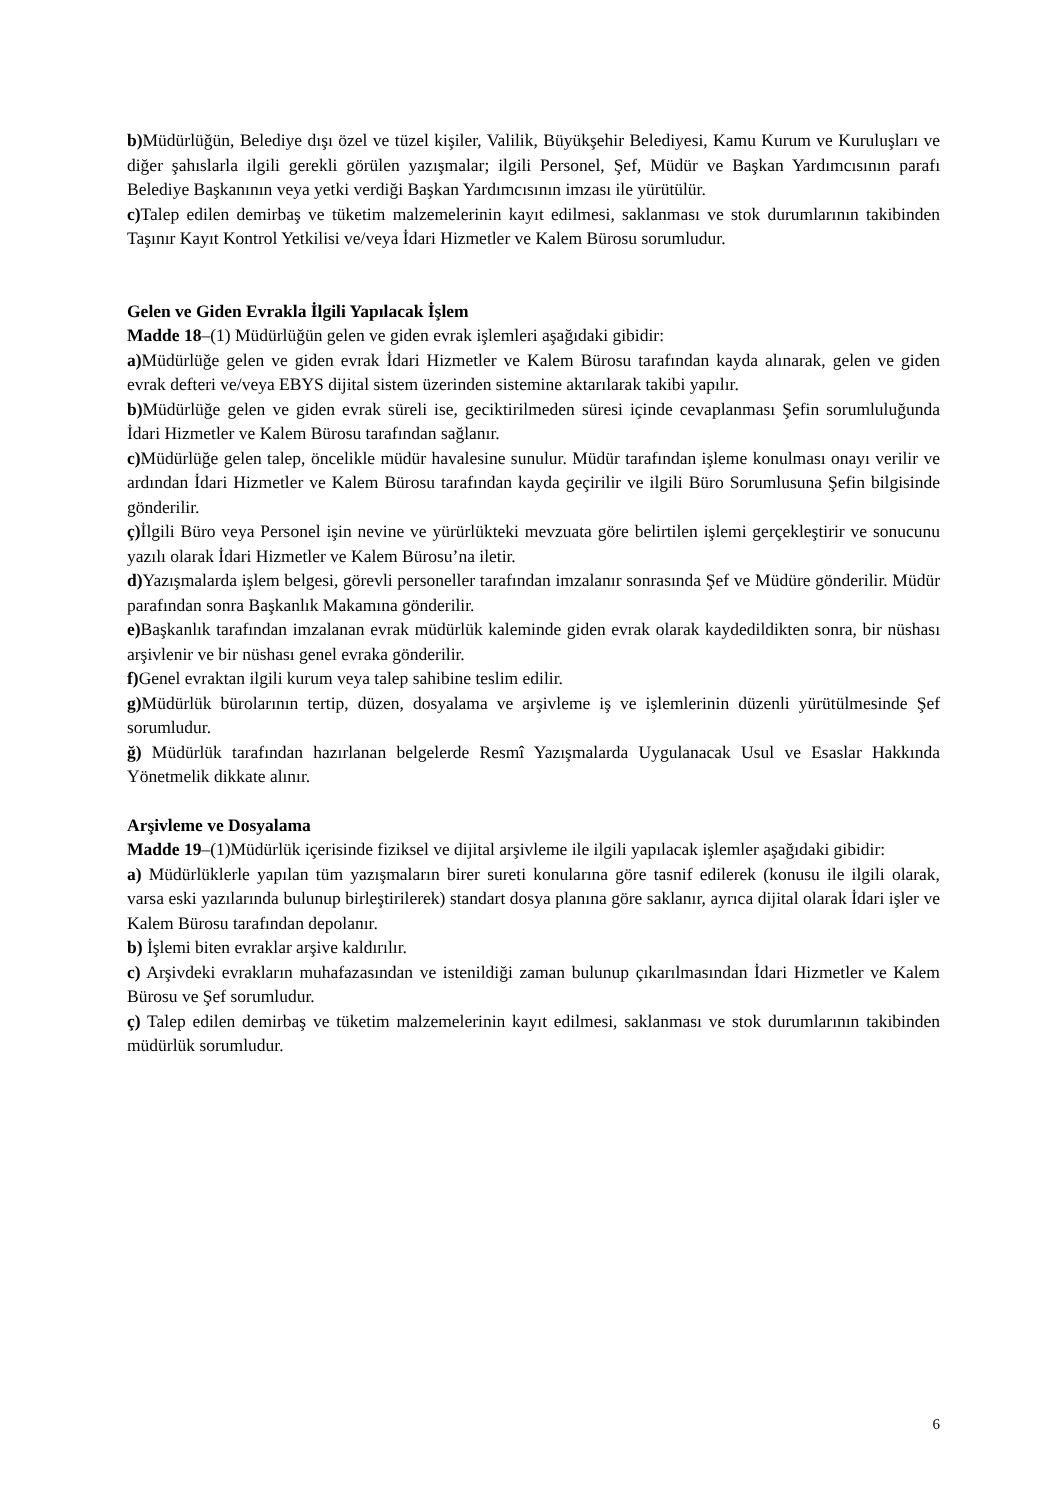b) Müdürlüğün, Belediye dışı özel ve tüzel kişiler, Valilik, Büyükşehir Belediyesi, Kamu Kurum ve Kuruluşları ve diğer şahıslarla ilgili gerekli görülen yazışmalar; ilgili Personel, Şef, Müdür ve Başkan Yardımcısının parafı Belediye Başkanının veya yetki verdiği Başkan Yardımcısının imzası ile yürütülür.
c) Talep edilen demirbaş ve tüketim malzemelerinin kayıt edilmesi, saklanması ve stok durumlarının takibinden Taşınır Kayıt Kontrol Yetkilisi ve/veya İdari Hizmetler ve Kalem Bürosu sorumludur.
Gelen ve Giden Evrakla İlgili Yapılacak İşlem
Madde 18–(1) Müdürlüğün gelen ve giden evrak işlemleri aşağıdaki gibidir:
a) Müdürlüğe gelen ve giden evrak İdari Hizmetler ve Kalem Bürosu tarafından kayda alınarak, gelen ve giden evrak defteri ve/veya EBYS dijital sistem üzerinden sistemine aktarılarak takibi yapılır.
b) Müdürlüğe gelen ve giden evrak süreli ise, geciktirilmeden süresi içinde cevaplanması Şefin sorumluluğunda İdari Hizmetler ve Kalem Bürosu tarafından sağlanır.
c) Müdürlüğe gelen talep, öncelikle müdür havalesine sunulur. Müdür tarafından işleme konulması onayı verilir ve ardından İdari Hizmetler ve Kalem Bürosu tarafından kayda geçirilir ve ilgili Büro Sorumlusuna Şefin bilgisinde gönderilir.
ç) İlgili Büro veya Personel işin nevine ve yürürlükteki mevzuata göre belirtilen işlemi gerçekleştirir ve sonucunu yazılı olarak İdari Hizmetler ve Kalem Bürosu’na iletir.
d) Yazışmalarda işlem belgesi, görevli personeller tarafından imzalanır sonrasında Şef ve Müdüre gönderilir. Müdür parafından sonra Başkanlık Makamına gönderilir.
e) Başkanlık tarafından imzalanan evrak müdürlük kaleminde giden evrak olarak kaydedildikten sonra, bir nüshası arşivlenir ve bir nüshası genel evraka gönderilir.
f) Genel evraktan ilgili kurum veya talep sahibine teslim edilir.
g) Müdürlük bürolarının tertip, düzen, dosyalama ve arşivleme iş ve işlemlerinin düzenli yürütülmesinde Şef sorumludur.
ğ) Müdürlük tarafından hazırlanan belgelerde Resmî Yazışmalarda Uygulanacak Usul ve Esaslar Hakkında Yönetmelik dikkate alınır.
Arşivleme ve Dosyalama
Madde 19–(1)Müdürlük içerisinde fiziksel ve dijital arşivleme ile ilgili yapılacak işlemler aşağıdaki gibidir:
a) Müdürlüklerle yapılan tüm yazışmaların birer sureti konularına göre tasnif edilerek (konusu ile ilgili olarak, varsa eski yazılarında bulunup birleştirilerek) standart dosya planına göre saklanır, ayrıca dijital olarak İdari işler ve Kalem Bürosu tarafından depolanır.
b) İşlemi biten evraklar arşive kaldırılır.
c) Arşivdeki evrakların muhafazasından ve istenildiği zaman bulunup çıkarılmasından İdari Hizmetler ve Kalem Bürosu ve Şef sorumludur.
ç) Talep edilen demirbaş ve tüketim malzemelerinin kayıt edilmesi, saklanması ve stok durumlarının takibinden müdürlük sorumludur.
6